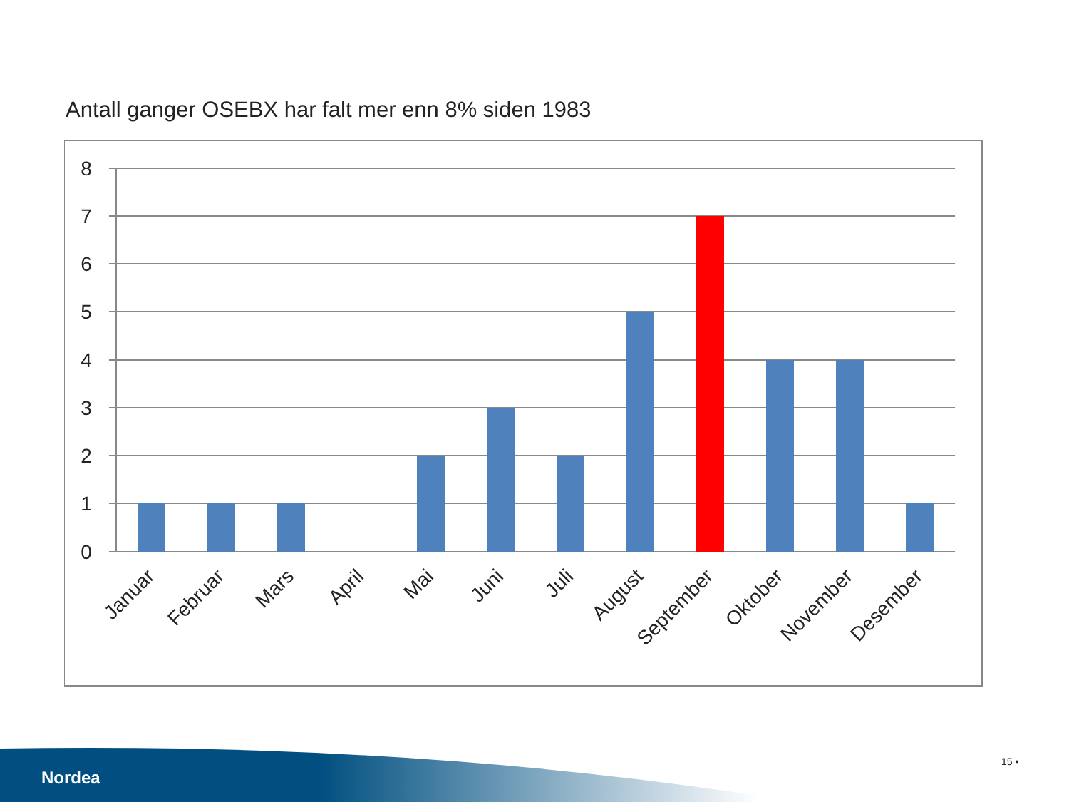Antall ganger OSEBX har falt mer enn 8% siden 1983
8
7
6
5
4
3
2
1
0
Januar
Februar
Mars
April
Mai
Juni
Juli
August
September
Oktober
November
Desember
Nordea
15 •